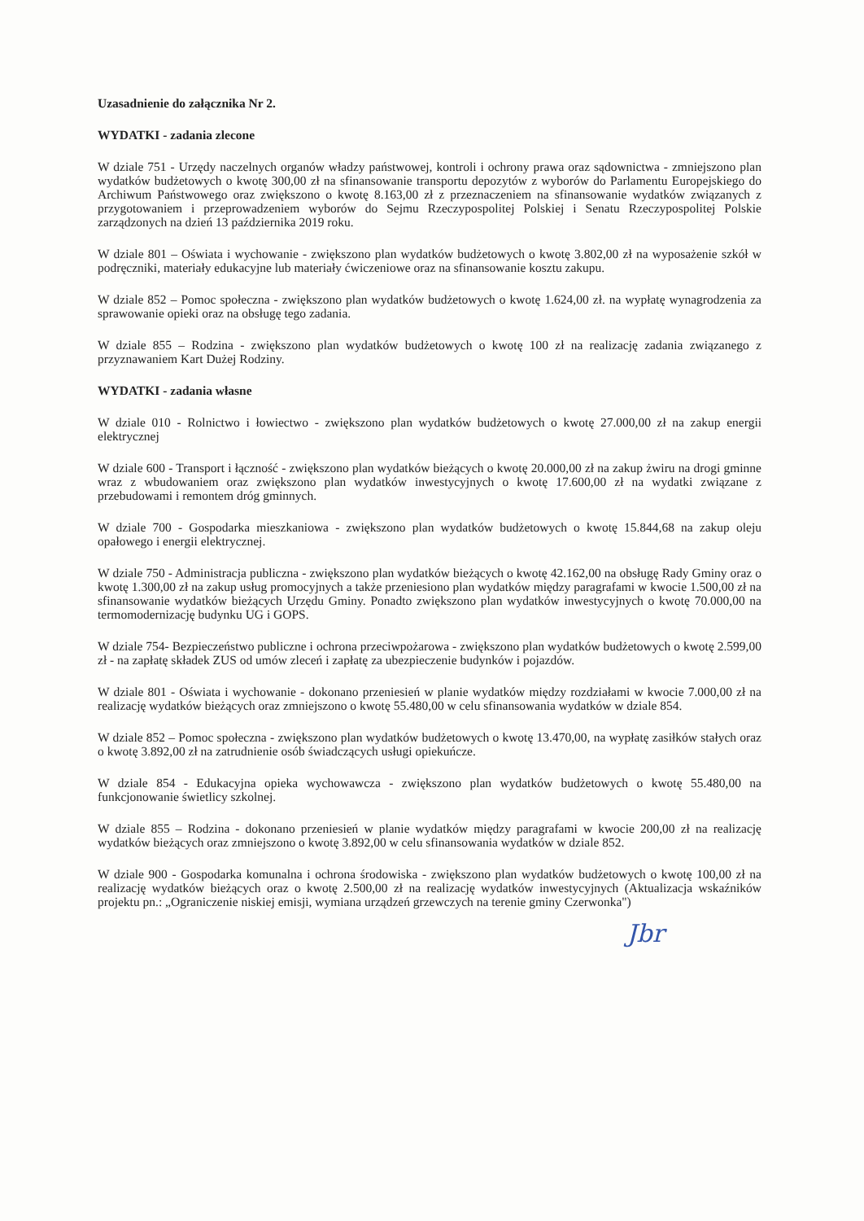Uzasadnienie do załącznika Nr 2.
WYDATKI - zadania zlecone
W dziale 751 - Urzędy naczelnych organów władzy państwowej, kontroli i ochrony prawa oraz sądownictwa - zmniejszono plan wydatków budżetowych o kwotę 300,00 zł na sfinansowanie transportu depozytów z wyborów do Parlamentu Europejskiego do Archiwum Państwowego oraz zwiększono o kwotę 8.163,00 zł z przeznaczeniem na sfinansowanie wydatków związanych z przygotowaniem i przeprowadzeniem wyborów do Sejmu Rzeczypospolitej Polskiej i Senatu Rzeczypospolitej Polskie zarządzonych na dzień 13 października 2019 roku.
W dziale 801 – Oświata i wychowanie - zwiększono plan wydatków budżetowych o kwotę 3.802,00 zł na wyposażenie szkół w podręczniki, materiały edukacyjne lub materiały ćwiczeniowe oraz na sfinansowanie kosztu zakupu.
W dziale 852 – Pomoc społeczna - zwiększono plan wydatków budżetowych o kwotę 1.624,00 zł. na wypłatę wynagrodzenia za sprawowanie opieki oraz na obsługę tego zadania.
W dziale 855 – Rodzina - zwiększono plan wydatków budżetowych o kwotę 100 zł na realizację zadania związanego z przyznawaniem Kart Dużej Rodziny.
WYDATKI - zadania własne
W dziale 010 - Rolnictwo i łowiectwo - zwiększono plan wydatków budżetowych o kwotę 27.000,00 zł na zakup energii elektrycznej
W dziale 600 - Transport i łączność - zwiększono plan wydatków bieżących o kwotę 20.000,00 zł na zakup żwiru na drogi gminne wraz z wbudowaniem oraz zwiększono plan wydatków inwestycyjnych o kwotę 17.600,00 zł na wydatki związane z przebudowami i remontem dróg gminnych.
W dziale 700 - Gospodarka mieszkaniowa - zwiększono plan wydatków budżetowych o kwotę 15.844,68 na zakup oleju opałowego i energii elektrycznej.
W dziale 750 - Administracja publiczna - zwiększono plan wydatków bieżących o kwotę 42.162,00 na obsługę Rady Gminy oraz o kwotę 1.300,00 zł na zakup usług promocyjnych a także przeniesiono plan wydatków między paragrafami w kwocie 1.500,00 zł na sfinansowanie wydatków bieżących Urzędu Gminy. Ponadto zwiększono plan wydatków inwestycyjnych o kwotę 70.000,00 na termomodernizację budynku UG i GOPS.
W dziale 754- Bezpieczeństwo publiczne i ochrona przeciwpożarowa - zwiększono plan wydatków budżetowych o kwotę 2.599,00 zł - na zapłatę składek ZUS od umów zleceń i zapłatę za ubezpieczenie budynków i pojazdów.
W dziale 801 - Oświata i wychowanie - dokonano przeniesień w planie wydatków między rozdziałami w kwocie 7.000,00 zł na realizację wydatków bieżących oraz zmniejszono o kwotę 55.480,00 w celu sfinansowania wydatków w dziale 854.
W dziale 852 – Pomoc społeczna - zwiększono plan wydatków budżetowych o kwotę 13.470,00, na wypłatę zasiłków stałych oraz o kwotę 3.892,00 zł na zatrudnienie osób świadczących usługi opiekuńcze.
W dziale 854 - Edukacyjna opieka wychowawcza - zwiększono plan wydatków budżetowych o kwotę 55.480,00 na funkcjonowanie świetlicy szkolnej.
W dziale 855 – Rodzina - dokonano przeniesień w planie wydatków między paragrafami w kwocie 200,00 zł na realizację wydatków bieżących oraz zmniejszono o kwotę 3.892,00 w celu sfinansowania wydatków w dziale 852.
W dziale 900 - Gospodarka komunalna i ochrona środowiska - zwiększono plan wydatków budżetowych o kwotę 100,00 zł na realizację wydatków bieżących oraz o kwotę 2.500,00 zł na realizację wydatków inwestycyjnych (Aktualizacja wskaźników projektu pn.: „Ograniczenie niskiej emisji, wymiana urządzeń grzewczych na terenie gminy Czerwonka")
Jbr